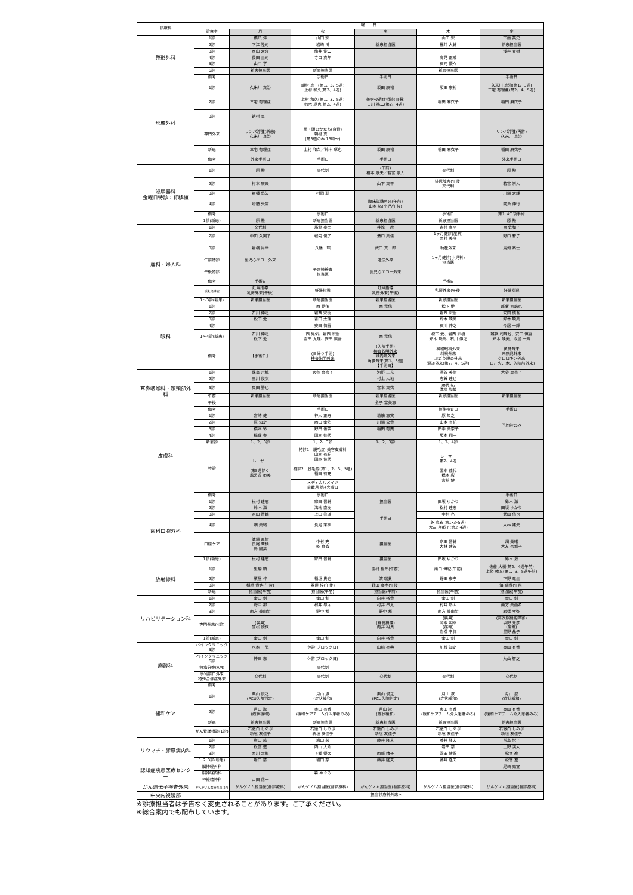| 診療科 | 曜 日 | | | | | |
| --- | --- | --- | --- | --- | --- | --- |
| | 診察室 | 月 | 火 | 水 | 木 | 金 |
| 整形外科 | 1診 | 橋爪 洋 | 山田 宏 | | 山田 宏 | 下薗 英史 |
| | 2診 | 下江 隆司 | 岩崎 博 | 新患担当医 | 福井 大輔 | 新患担当医 |
| | 3診 | 西山 大介 | 筒井 俊二 | | | 浅井 宣樹 |
| | 4診 | 長田 圭司 | 寺口 真年 | | 高見 正成 | |
| | 5診 | 山中 学 | | | 石元 優々 | |
| | 6診 | 新患担当医 | 新患担当医 | | 新患担当医 | |
| | 備考 | | 手術日 | 手術日 | | 手術日 |
| 形成外科 | 1診 | 久米川 真治 | 朝村 真一(第1、3、5週) 上村 和久(第2、4週) | 坂田 康裕 | 坂田 康裕 | 久米川 真治(第1、3週) 三宅 有理亜(第2、4、5週) |
| | 2診 | 三宅 有理亜 | 上村 和久(第1、3、5週) 鈴木 琢也(第2、4週) | 美容後遺症相談(自費) 白川 裕二(第2、4週) | 稲田 麻衣子 | 稲田 麻衣子 |
| | 3診 | 朝村 真一 | | | | |
| | 専門外来 | リンパ浮腫(新患) 久米川 真治 | 顔・頭のかたち(自費) 朝村 真一 (第3週のみ 13時～) | | | リンパ浮腫(再診) 久米川 真治 |
| | 新患 | 三宅 有理亜 | 上村 和久／鈴木 琢也 | 坂田 康裕 | 稲田 麻衣子 | 稲田 麻衣子 |
| | 備考 | 外来手術日 | 手術日 | 手術日 | | 外来手術日 |
| 泌尿器科 金曜日特診：腎移植 | 1診 | 原 勲 | 交代制 | (午前) 柑本 康夫／若宮 崇人 | 交代制 | 原 勲 |
| | 2診 | 柑本 康夫 | | 山下 真平 | 排尿障害(午後) 交代制 | 若宮 崇人 |
| | 3診 | 岩橋 悠矢 | 村岡 聡 | | | 川端 大輝 |
| | 4診 | 塔筋 央庸 | | 臨床試験外来(午前) 山本 拓(小児/午後) | | 間島 伸行 |
| | 備考 | | 手術日 | | 手術日 | 第1･4午後手術 |
| | 1診(新患) | 原 勲 | 新患担当医 | 新患担当医 | 新患担当医 | 原 勲 |
| 産科・婦人科 | 1診 | 交代制 | 馬淵 泰士 | 井箆 一彦 | 吉村 康平 | 南 佐和子 |
| | 2診 | 中田 久実子 | 堀内 優子 | 溝口 美佳 | 1ヶ月健診(産科) 西村 美咲 | 野口 智子 |
| | 3診 | 岩橋 尚幸 | 八幡 環 | 武田 真一郎 | 助産外来 | 馬淵 泰士 |
| | 午前特診 | 胎児心エコー外来 | | 遺伝外来 | 1ヶ月健診(小児科) 担当医 | |
| | 午後特診 | | 子宮鏡検査 担当医 | 胎児心エコー外来 | | |
| | 備考 | 手術日 | | | 手術日 | |
| | 授乳指導室 | 妊婦指導 乳房外来(午後) | 妊婦指導 | 妊婦指導 乳房外来(午後) | 乳房外来(午後) | 妊婦指導 |
| | 1～3診(新患) | 新患担当医 | 新患担当医 | 新患担当医 | 新患担当医 | 新患担当医 |
| 眼科 | 1診 | | 西 晃佑 | 西 晃佑 | 松下 愛 | 雑賀 司珠也 |
| | 2診 | 石川 伸之 | 岩西 宏樹 | | 岩西 宏樹 | 安田 慎吾 |
| | 3診 | 松下 愛 | 吉田 太理 | | 鈴木 映美 | 鈴木 映美 |
| | 4診 | | 安田 慎吾 | | 石川 伸之 | 今居 一輝 |
| | 1～4診(新患) | 石川 伸之 松下 愛 | 西 晃佑、岩西 宏樹 吉田 太理、安田 慎吾 | 西 晃佑 | 松下 愛、岩西 宏樹 鈴木 映美、石川 伸之 | 雑賀 司珠也、安田 慎吾 鈴木 映美、今居 一輝 |
| | 備考 | 【手術日】 | (日帰り手術) 検査説明外来 | (入院手術) 検査説明外来 緑内障外来 角膜外来(第1、3週) 【手術日】 | 神経眼科外来 斜視外来 ぶどう膜炎外来 涙道外来(第2、4、5週) | 黄斑外来 未熟児外来 クロロキン外来 (日、火、木、入院前外来) |
| 耳鼻咽喉科・頭頸部外科 | 1診 | 保富 宗城 | 大谷 真喜子 | 河野 正充 | 酒谷 英樹 | 大谷 真喜子 |
| | 2診 | 玉川 俊次 | | 村上 大地 | 志賀 達也 | |
| | 3診 | 奥田 勝也 | | 宮本 真衣 | 藤代 拓 溝端 和哉 | |
| | 午前 | 新患担当医 | 新患担当医 | 新患担当医 | 新患担当医 | 新患担当医 |
| | 午後 | | | 金子 富美恵 | | |
| | 備考 | | 手術日 | | 特殊検査日 | 手術日 |
| 皮膚科 | 1診 | 宮崎 健 | 神人 正寿 | 塔筋 恵実 | 原 知之 | 予約診のみ |
| | 2診 | 原 知之 | 西山 幸佑 | 川端 公貴 | 山本 有紀 | |
| | 3診 | 橋本 彩 | 野田 佑奈 | 稲田 有亮 | 田中 美奈子 | |
| | 4診 | 稲葉 豊 | 国本 佳代 | | 坂本 翔一 | |
| | 新患診 | 1、2、3診 | 1、2、3診 | 1、2、3診 | 1、3、4診 | |
| | 特診 | レーザー 第5週除く 風呂谷 亜美 | 特診1 脱毛症･美容皮膚科 山本 有紀 国本 佳代 | | レーザー 第2、4週 国本 佳代 橋本 彩 宮崎 健 | |
| | | | 特診2 脱毛症(第1、2、3、5週) 稲田 有亮 | | | |
| | | | メディカルメイク 奇数月 第4火曜日 | | | |
| | 備考 | | 手術日 | | | 手術日 |
| 歯科口腔外科 | 1診 | 松村 達志 | 家田 晋輔 | 担当医 | 田坂 ゆかり | 鈴木 滋 |
| | 2診 | 鈴木 滋 | 溝端 直樹 | 手術日 | 松村 達志 | 田坂 ゆかり |
| | 3診 | 家田 晋輔 | 上田 眞道 | | 中村 亮 | 武田 侑也 |
| | 4診 | 畑 美緒 | 長尾 茉柚 | | 乾 真衣(第1･3･5週) 大友 奈都子(第2･4週) | 大林 建矢 |
| | 口腔ケア | 溝端 直樹 長尾 茉柚 島 陽菜 | 中村 亮 乾 真衣 | 担当医 | 家田 晋輔 大林 建矢 | 畑 美緒 大友 奈都子 |
| | 1診(新患) | 松村 達志 | 家田 晋輔 | 担当医 | 田坂 ゆかり | 鈴木 滋 |
| 放射線科 | 1診 | 生駒 顕 | | 園村 哲郎(午前) | 南口 博紀(午前) | 佐藤 大樹(第2、4週午前) 上硲 敦文(第1、3、5週午前) |
| | 2診 | 粟屋 梓 | 稲垣 貴也 | 濵 瑞貴 | 野田 泰孝 | 下野 竜生 |
| | 3診 | 稲垣 貴也(午後) | 粟屋 梓(午後) | 野田 泰孝(午後) | | 濱 瑞貴(午前) |
| | 新患 | 担当医(午前) | 担当医(午前) | 担当医(午前) | 担当医(午前) | 担当医(午前) |
| リハビリテーション科 | 1診 | 幸田 剣 | 幸田 剣 | 向井 裕貴 | 幸田 剣 | 幸田 剣 |
| | 2診 | 野中 都 | 村井 昂太 | 村井 昂太 | 村井 昂太 | 南方 美由希 |
| | 3診 | 南方 美由希 | 野中 都 | 野中 都 | 南方 美由希 | 岩橋 孝弥 |
| | 専門外来(4診) | (装具) 笠松 優衣 | | (脊髄損傷) 向井 裕貴 | (装具) 岡本 明幸 (痙縮) 岩橋 孝弥 | (高次脳機能障害) 坂野 元彦 (痙縮) 星野 晶子 |
| | 1診(新患) | 幸田 剣 | 幸田 剣 | 向井 裕貴 | 幸田 剣 | 幸田 剣 |
| 麻酔科 | ペインクリニック5診 | 水本 一弘 | 休診(ブロック日) | 山崎 亮典 | 川股 知之 | 奥田 有香 |
| | ペインクリニック6診 | 神田 恵 | 休診(ブロック日) | | | 丸山 智之 |
| | 無痛分娩(AM) | | 交代制 | | | |
| | 手術前日外来 特殊合併症外来 | 交代制 | 交代制 | 交代制 | 交代制 | 交代制 |
| | 備考 | | | | | |
| 緩和ケア | 1診 | 栗山 俊之 (PCU入院判定) | 月山 淑 (症状緩和) | 栗山 俊之 (PCU入院判定) | 月山 淑 (症状緩和) | 月山 淑 (症状緩和) |
| | 2診 | 月山 淑 (症状緩和) | 奥田 有香 (緩和ケアチーム介入患者のみ) | 月山 淑 (症状緩和) | 奥田 有香 (緩和ケアチーム介入患者のみ) | 奥田 有香 (緩和ケアチーム介入患者のみ) |
| | 新患 | 新患担当医 | 新患担当医 | 新患担当医 | 新患担当医 | 新患担当医 |
| | がん看護相談(1診) | 石徹白 しのぶ 新垣 友佳子 | 石徹白 しのぶ 新垣 友佳子 | 石徹白 しのぶ 新垣 友佳子 | 石徹白 しのぶ 新垣 友佳子 | 石徹白 しのぶ 新垣 友佳子 |
| リウマチ・膠原病内科 | 1診 | 岩田 慈 | 岩田 慈 | 藤井 隆夫 | 藤井 隆夫 | 前島 悦子 |
| | 2診 | 松宮 遼 | 西山 大介 | | 岩田 慈 | 上野 滉大 |
| | 3診 | 西川 太郎 | 下郷 優太 | 西郊 靖子 | 園田 健留 | 松宮 遼 |
| | 1･2･3診(新患) | 岩田 慈 | 岩田 慈 | 藤井 隆夫 | 藤井 隆夫 | 松宮 遼 |
| 認知症疾患医療センター | 脳神経外科 | | | | | 尾崎 充宣 |
| | 脳神経内科 | | 森 めぐみ | | | |
| | 神経精神科 | 山田 信一 | | | | |
| がん遺伝子検査外来 | がんゲノム医療外来(2F) | がんゲノム担当医(各診療科) | がんゲノム担当医(各診療科) | がんゲノム担当医(各診療科) | がんゲノム担当医(各診療科) | がんゲノム担当医(各診療科) |
| 中央内視鏡部 | | 担当診療科外来へ | | | | |
※診療担当者は予告なく変更されることがあります。ご了承ください。
※総合案内でも配布しています。